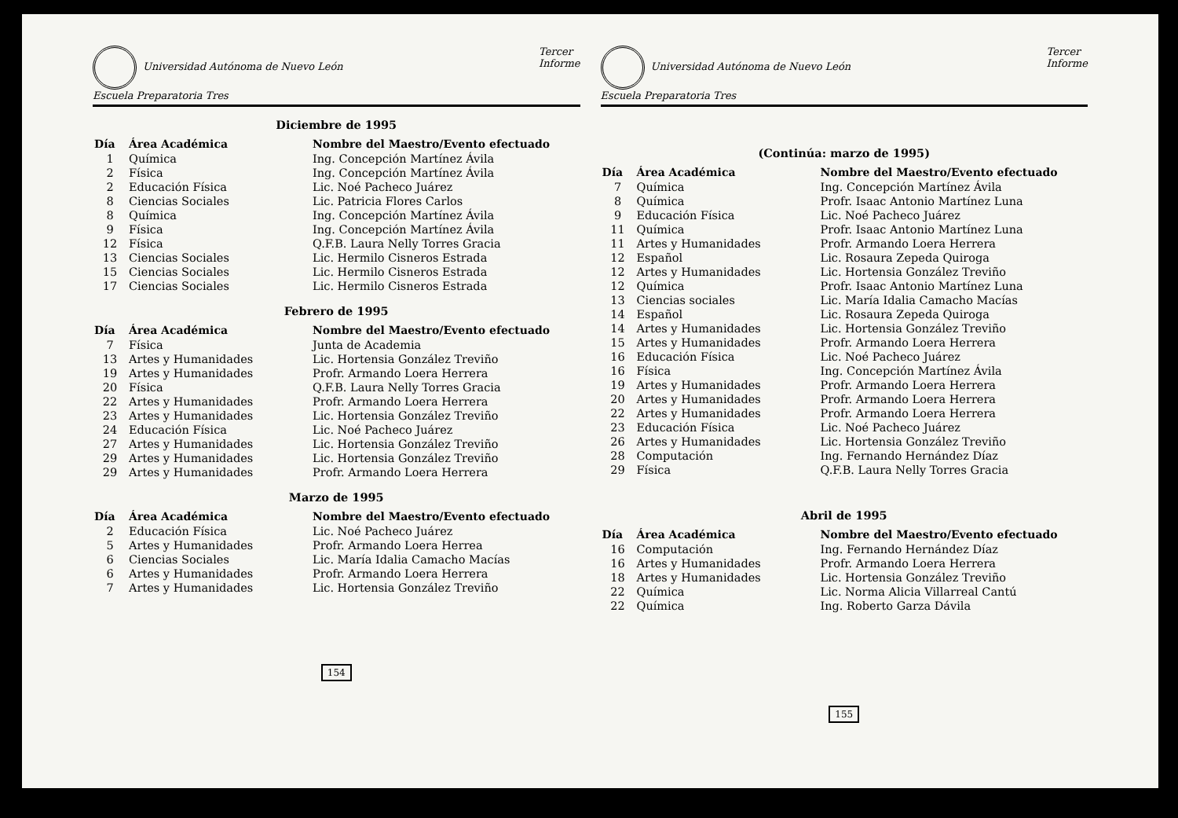Universidad Autónoma de Nuevo León
Escuela Preparatoria Tres
Tercer
Informe
Diciembre de 1995
| Día | Área Académica | Nombre del Maestro/Evento efectuado |
| --- | --- | --- |
| 1 | Química | Ing. Concepción Martínez Ávila |
| 2 | Física | Ing. Concepción Martínez Ávila |
| 2 | Educación Física | Lic. Noé Pacheco Juárez |
| 8 | Ciencias Sociales | Lic. Patricia Flores Carlos |
| 8 | Química | Ing. Concepción Martínez Ávila |
| 9 | Física | Ing. Concepción Martínez Ávila |
| 12 | Física | Q.F.B. Laura Nelly Torres Gracia |
| 13 | Ciencias Sociales | Lic. Hermilo Cisneros Estrada |
| 15 | Ciencias Sociales | Lic. Hermilo Cisneros Estrada |
| 17 | Ciencias Sociales | Lic. Hermilo Cisneros Estrada |
Febrero de 1995
| Día | Área Académica | Nombre del Maestro/Evento efectuado |
| --- | --- | --- |
| 7 | Física | Junta de Academia |
| 13 | Artes y Humanidades | Lic. Hortensia González Treviño |
| 19 | Artes y Humanidades | Profr. Armando Loera Herrera |
| 20 | Física | Q.F.B. Laura Nelly Torres Gracia |
| 22 | Artes y Humanidades | Profr. Armando Loera Herrera |
| 23 | Artes y Humanidades | Lic. Hortensia González Treviño |
| 24 | Educación Física | Lic. Noé Pacheco Juárez |
| 27 | Artes y Humanidades | Lic. Hortensia González Treviño |
| 29 | Artes y Humanidades | Lic. Hortensia González Treviño |
| 29 | Artes y Humanidades | Profr. Armando Loera Herrera |
Marzo de 1995
| Día | Área Académica | Nombre del Maestro/Evento efectuado |
| --- | --- | --- |
| 2 | Educación Física | Lic. Noé Pacheco Juárez |
| 5 | Artes y Humanidades | Profr. Armando Loera Herrea |
| 6 | Ciencias Sociales | Lic. María Idalia Camacho Macías |
| 6 | Artes y Humanidades | Profr. Armando Loera Herrera |
| 7 | Artes y Humanidades | Lic. Hortensia González Treviño |
154
Universidad Autónoma de Nuevo León
Escuela Preparatoria Tres
Tercer
Informe
(Continúa: marzo de 1995)
| Día | Área Académica | Nombre del Maestro/Evento efectuado |
| --- | --- | --- |
| 7 | Química | Ing. Concepción Martínez Ávila |
| 8 | Química | Profr. Isaac Antonio Martínez Luna |
| 9 | Educación Física | Lic. Noé Pacheco Juárez |
| 11 | Química | Profr. Isaac Antonio Martínez Luna |
| 11 | Artes y Humanidades | Profr. Armando Loera Herrera |
| 12 | Español | Lic. Rosaura Zepeda Quiroga |
| 12 | Artes y Humanidades | Lic. Hortensia González Treviño |
| 12 | Química | Profr. Isaac Antonio Martínez Luna |
| 13 | Ciencias sociales | Lic. María Idalia Camacho Macías |
| 14 | Español | Lic. Rosaura Zepeda Quiroga |
| 14 | Artes y Humanidades | Lic. Hortensia González Treviño |
| 15 | Artes y Humanidades | Profr. Armando Loera Herrera |
| 16 | Educación Física | Lic. Noé Pacheco Juárez |
| 16 | Física | Ing. Concepción Martínez Ávila |
| 19 | Artes y Humanidades | Profr. Armando Loera Herrera |
| 20 | Artes y Humanidades | Profr. Armando Loera Herrera |
| 22 | Artes y Humanidades | Profr. Armando Loera Herrera |
| 23 | Educación Física | Lic. Noé Pacheco Juárez |
| 26 | Artes y Humanidades | Lic. Hortensia González Treviño |
| 28 | Computación | Ing. Fernando Hernández Díaz |
| 29 | Física | Q.F.B. Laura Nelly Torres Gracia |
Abril de 1995
| Día | Área Académica | Nombre del Maestro/Evento efectuado |
| --- | --- | --- |
| 16 | Computación | Ing. Fernando Hernández Díaz |
| 16 | Artes y Humanidades | Profr. Armando Loera Herrera |
| 18 | Artes y Humanidades | Lic. Hortensia González Treviño |
| 22 | Química | Lic. Norma Alicia Villarreal Cantú |
| 22 | Química | Ing. Roberto Garza Dávila |
155